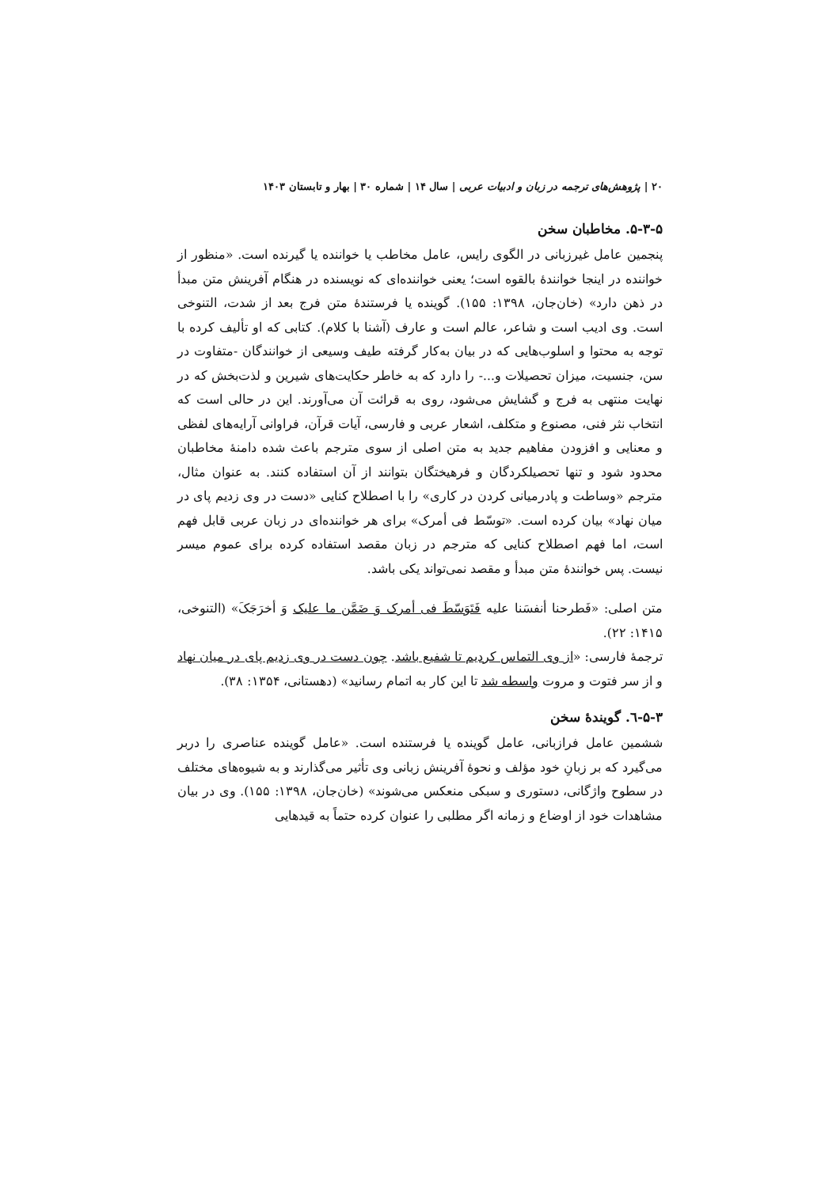۲۰ | پژوهش‌های ترجمه در زبان و ادبیات عربی | سال ۱۴ | شماره ۳۰ | بهار و تابستان ۱۴۰۳
۵-۳-۵. مخاطبان سخن
پنجمین عامل غیرزبانی در الگوی رایس، عامل مخاطب یا خواننده یا گیرنده است. «منظور از خواننده در اینجا خوانندهٔ بالقوه است؛ یعنی خواننده‌ای که نویسنده در هنگام آفرینش متن مبدأ در ذهن دارد» (خان‌جان، ۱۳۹۸: ۱۵۵). گوینده یا فرستندهٔ متن فرج بعد از شدت، التنوخی است. وی ادیب است و شاعر، عالم است و عارف (آشنا با کلام). کتابی که او تألیف کرده با توجه به محتوا و اسلوب‌هایی که در بیان به‌کار گرفته طیف وسیعی از خوانندگان -متفاوت در سن، جنسیت، میزان تحصیلات و...- را دارد که به خاطر حکایت‌های شیرین و لذت‌بخش که در نهایت منتهی به فرج و گشایش می‌شود، روی به قرائت آن می‌آورند. این در حالی است که انتخاب نثر فنی، مصنوع و متکلف، اشعار عربی و فارسی، آیات قرآن، فراوانی آرایه‌های لفظی و معنایی و افزودن مفاهیم جدید به متن اصلی از سوی مترجم باعث شده دامنهٔ مخاطبان محدود شود و تنها تحصیلکردگان و فرهیختگان بتوانند از آن استفاده کنند. به عنوان مثال، مترجم «وساطت و پادرمیانی کردن در کاری» را با اصطلاح کنایی «دست در وی زدیم پای در میان نهاد» بیان کرده است. «توسّط فی أمرک» برای هر خواننده‌ای در زبان عربی قابل فهم است، اما فهم اصطلاح کنایی که مترجم در زبان مقصد استفاده کرده برای عموم میسر نیست. پس خوانندهٔ متن مبدأ و مقصد نمی‌تواند یکی باشد.
متن اصلی: «فَطرحنا أنفسَنا علیه فَتَوَسّطَ فی أمرک وَ ضَمَّن ما علیک وَ أخرَجَکَ» (التنوخی، ۱۴۱۵: ۲۲).
ترجمهٔ فارسی: «از وی التماس کردیم تا شفیع باشد. چون دست در وی زدیم پای در میان نهاد و از سر فتوت و مروت واسطه شد تا این کار به اتمام رسانید» (دهستانی، ۱۳۵۴: ۳۸).
۵-۳-٦. گویندهٔ سخن
ششمین عامل فرازبانی، عامل گوینده یا فرستنده است. «عامل گوینده عناصری را دربر می‌گیرد که بر زبانِ خود مؤلف و نحوهٔ آفرینش زبانی وی تأثیر می‌گذارند و به شیوه‌های مختلف در سطوح واژگانی، دستوری و سبکی منعکس می‌شوند» (خان‌جان، ۱۳۹۸: ۱۵۵). وی در بیان مشاهدات خود از اوضاع و زمانه اگر مطلبی را عنوان کرده حتماً به قیدهایی